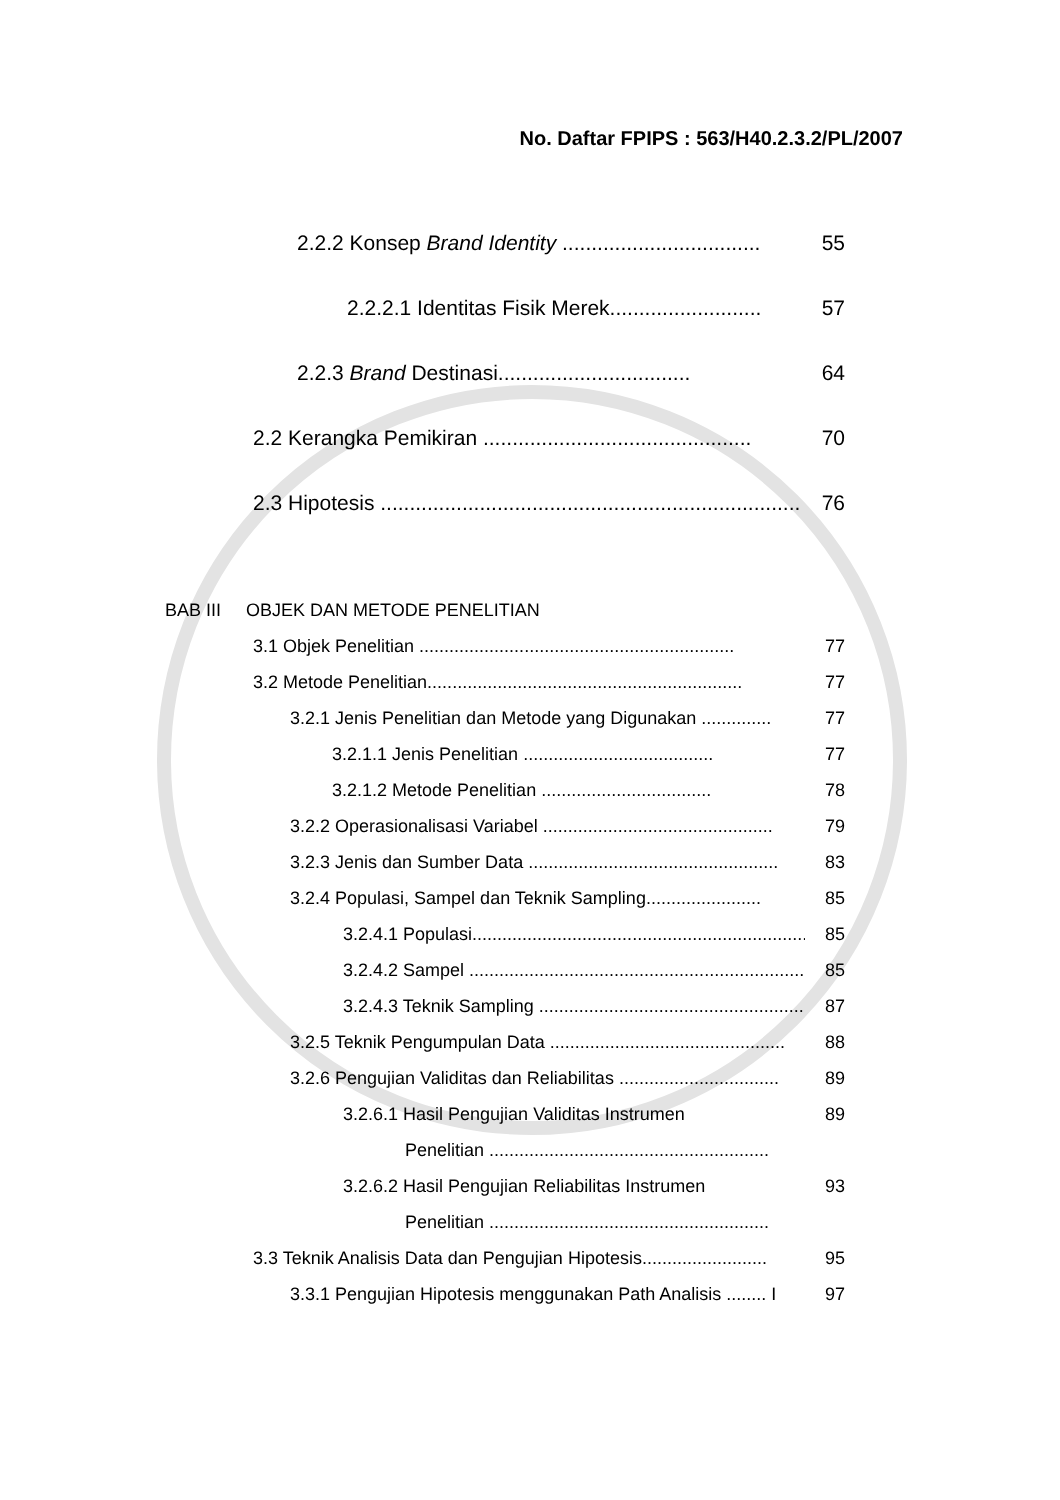No. Daftar FPIPS : 563/H40.2.3.2/PL/2007
2.2.2 Konsep Brand Identity .................................. 55
2.2.2.1 Identitas Fisik Merek.......................... 57
2.2.3 Brand Destinasi................................. 64
2.2 Kerangka Pemikiran .............................................. 70
2.3 Hipotesis ........................................................................ 76
BAB III OBJEK DAN METODE PENELITIAN
3.1 Objek Penelitian ............................................................... 77
3.2 Metode Penelitian............................................................... 77
3.2.1 Jenis Penelitian dan Metode yang Digunakan .............. 77
3.2.1.1 Jenis Penelitian ...................................... 77
3.2.1.2 Metode Penelitian .................................. 78
3.2.2 Operasionalisasi Variabel .............................................. 79
3.2.3 Jenis dan Sumber Data .................................................. 83
3.2.4 Populasi, Sampel dan Teknik Sampling....................... 85
3.2.4.1 Populasi....................................................................... 85
3.2.4.2 Sampel ........................................................................ 85
3.2.4.3 Teknik Sampling .......................................................... 87
3.2.5 Teknik Pengumpulan Data ............................................... 88
3.2.6 Pengujian Validitas dan Reliabilitas ................................ 89
3.2.6.1 Hasil Pengujian Validitas Instrumen 89
Penelitian ........................................................
3.2.6.2 Hasil Pengujian Reliabilitas Instrumen 93
Penelitian ........................................................
3.3 Teknik Analisis Data dan Pengujian Hipotesis......................... 95
3.3.1 Pengujian Hipotesis menggunakan Path Analisis ........ I 97